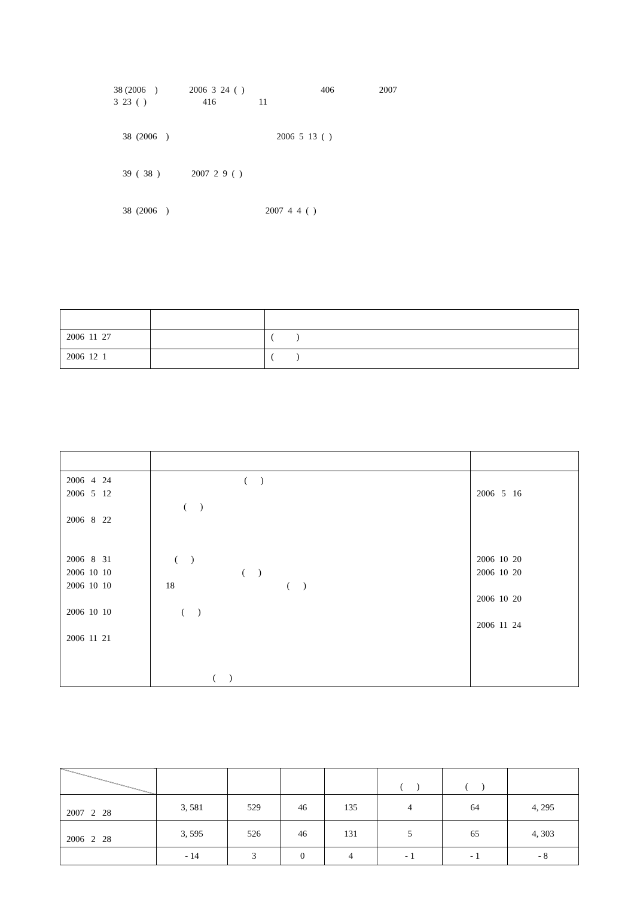38 (2006 ) 2006 3 24 ( ) 406 2007
3 23 ( ) 416 11
38 (2006 ) 2006 5 13 ( )
39 ( 38 ) 2007 2 9 ( )
38 (2006 ) 2007 4 4 ( )
| 2006 11 27 | | ( ) |
| 2006 12 1 | | ( ) |
| 2006 4 24 2006 5 12 2006 8 22 2006 8 31 2006 10 10 2006 10 10 2006 10 10 2006 11 21 | ( ) ( ) ( ) ( ) 18 ( ) ( ) ( ) | 2006 5 16 2006 10 20 2006 10 20 2006 10 20 2006 11 24 |
| | | | | | ( ) | ( ) | |
| 2007 2 28 | 3, 581 | 529 | 46 | 135 | 4 | 64 | 4, 295 |
| 2006 2 28 | 3, 595 | 526 | 46 | 131 | 5 | 65 | 4, 303 |
| | - 14 | 3 | 0 | 4 | - 1 | - 1 | - 8 |